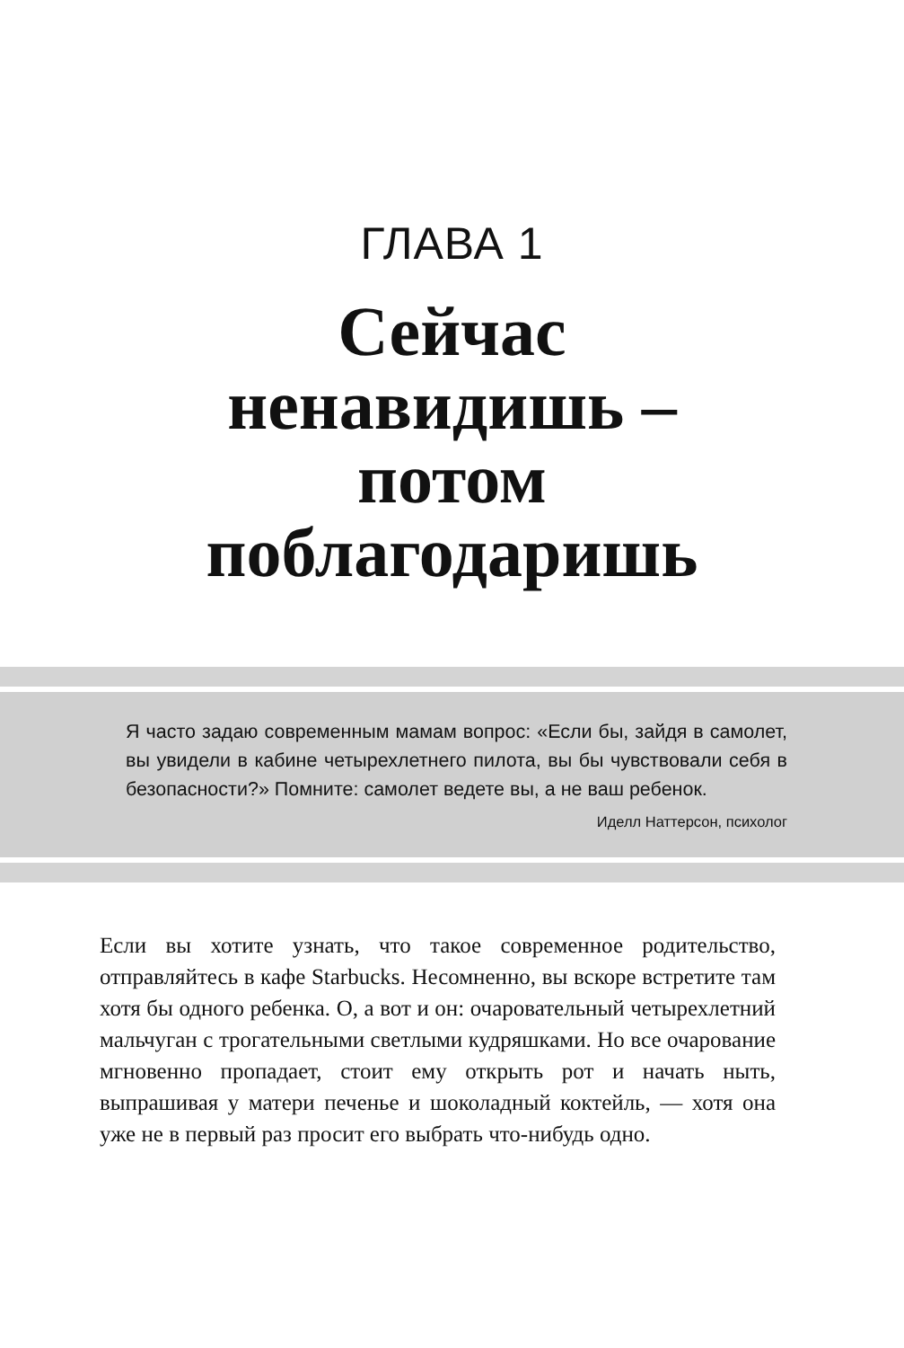ГЛАВА 1
Сейчас
ненавидишь –
потом
поблагодаришь
Я часто задаю современным мамам вопрос: «Если бы, зайдя в самолет, вы увидели в кабине четырехлетнего пилота, вы бы чувствовали себя в безопасности?» Помните: самолет ведете вы, а не ваш ребенок.
Иделл Наттерсон, психолог
Если вы хотите узнать, что такое современное родительство, отправляйтесь в кафе Starbucks. Несомненно, вы вскоре встретите там хотя бы одного ребенка. О, а вот и он: очаровательный четырехлетний мальчуган с трогательными светлыми кудряшками. Но все очарование мгновенно пропадает, стоит ему открыть рот и начать ныть, выпрашивая у матери печенье и шоколадный коктейль, — хотя она уже не в первый раз просит его выбрать что-нибудь одно.